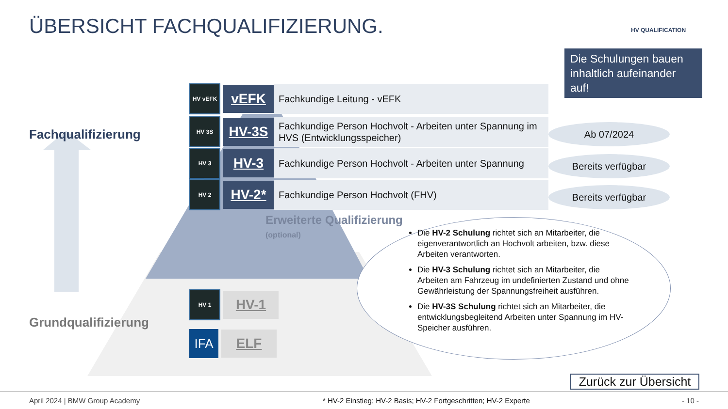ÜBERSICHT FACHQUALIFIZIERUNG. HV QUALIFICATION
Die Schulungen bauen inhaltlich aufeinander auf!
Fachqualifizierung
Grundqualifizierung
HV vEFK
vEFK
Fachkundige Leitung - vEFK
HV 3S
HV-3S
Fachkundige Person Hochvolt - Arbeiten unter Spannung im HVS (Entwicklungsspeicher)
HV 3
HV-3
Fachkundige Person Hochvolt - Arbeiten unter Spannung
HV 2
HV-2*
Fachkundige Person Hochvolt (FHV)
Ab 07/2024
Bereits verfügbar
Bereits verfügbar
Erweiterte Qualifizierung
(optional)
HV 1
HV-1
IFA
ELF
Die HV-2 Schulung richtet sich an Mitarbeiter, die eigenverantwortlich an Hochvolt arbeiten, bzw. diese Arbeiten verantworten.
Die HV-3 Schulung richtet sich an Mitarbeiter, die Arbeiten am Fahrzeug im undefinierten Zustand und ohne Gewährleistung der Spannungsfreiheit ausführen.
Die HV-3S Schulung richtet sich an Mitarbeiter, die entwicklungsbegleitend Arbeiten unter Spannung im HV-Speicher ausführen.
Zurück zur Übersicht
April 2024 | BMW Group Academy
* HV-2 Einstieg; HV-2 Basis; HV-2 Fortgeschritten; HV-2 Experte
- 10 -